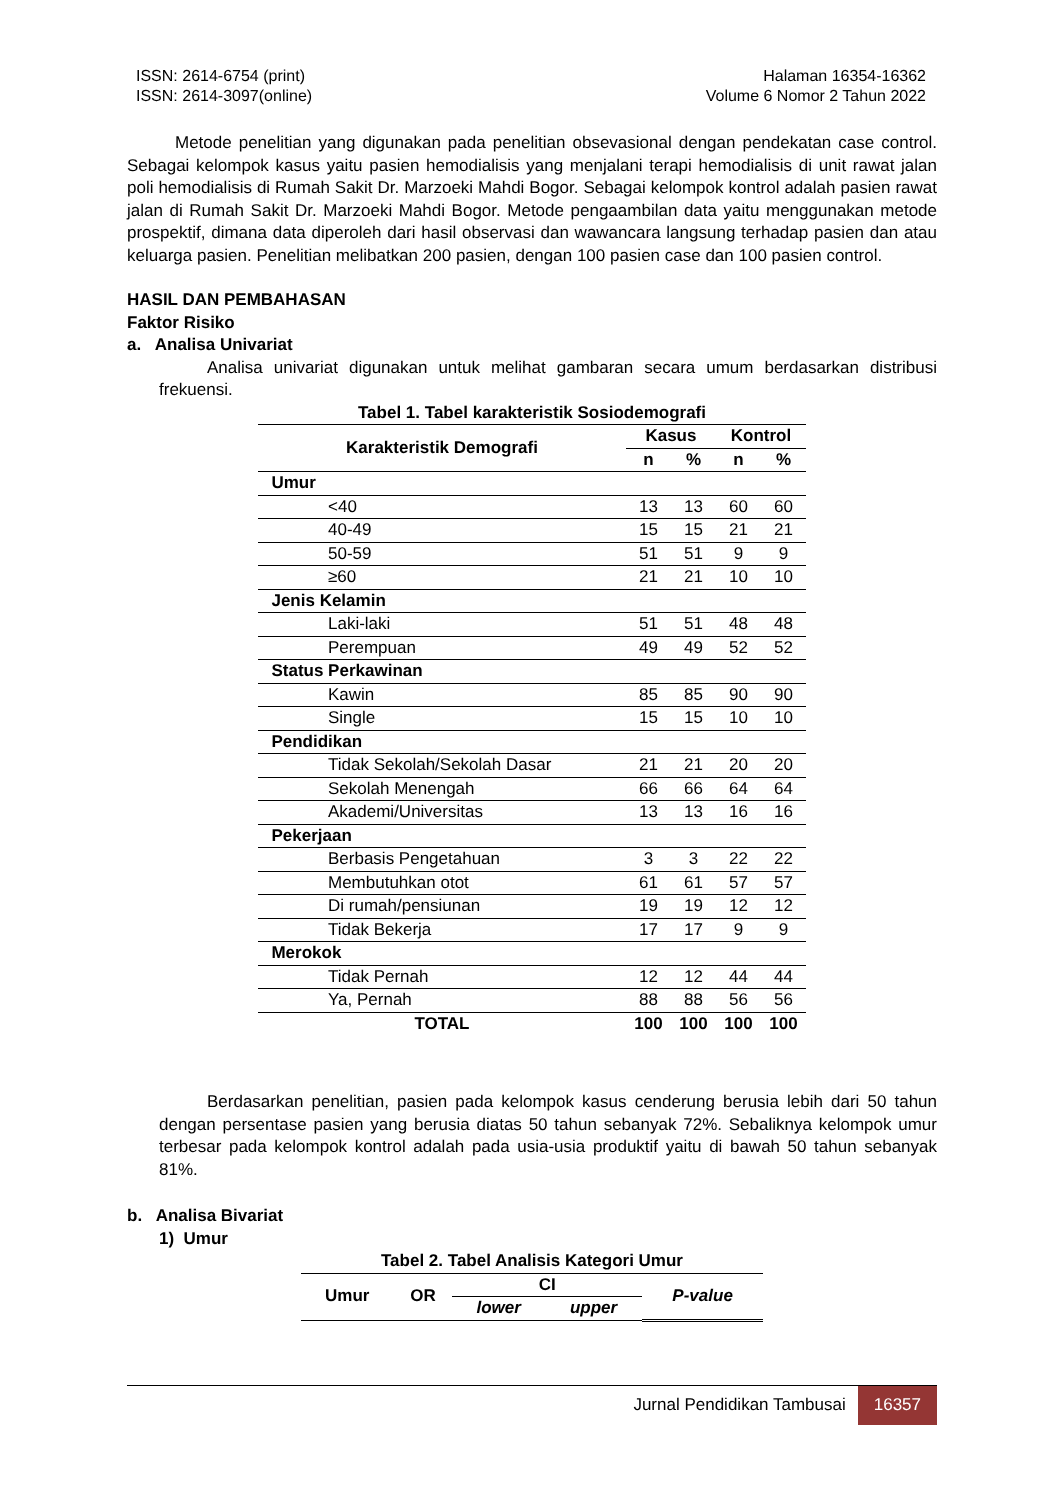ISSN: 2614-6754 (print)
ISSN: 2614-3097(online)
Halaman 16354-16362
Volume 6 Nomor 2 Tahun 2022
Metode penelitian yang digunakan pada penelitian obsevasional dengan pendekatan case control. Sebagai kelompok kasus yaitu pasien hemodialisis yang menjalani terapi hemodialisis di unit rawat jalan poli hemodialisis di Rumah Sakit Dr. Marzoeki Mahdi Bogor. Sebagai kelompok kontrol adalah pasien rawat jalan di Rumah Sakit Dr. Marzoeki Mahdi Bogor. Metode pengaambilan data yaitu menggunakan metode prospektif, dimana data diperoleh dari hasil observasi dan wawancara langsung terhadap pasien dan atau keluarga pasien. Penelitian melibatkan 200 pasien, dengan 100 pasien case dan 100 pasien control.
HASIL DAN PEMBAHASAN
Faktor Risiko
a. Analisa Univariat
Analisa univariat digunakan untuk melihat gambaran secara umum berdasarkan distribusi frekuensi.
Tabel 1. Tabel karakteristik Sosiodemografi
| Karakteristik Demografi | Kasus | | Kontrol | |
| --- | --- | --- | --- | --- |
| | n | % | n | % |
| Umur | | | | |
| <40 | 13 | 13 | 60 | 60 |
| 40-49 | 15 | 15 | 21 | 21 |
| 50-59 | 51 | 51 | 9 | 9 |
| ≥60 | 21 | 21 | 10 | 10 |
| Jenis Kelamin | | | | |
| Laki-laki | 51 | 51 | 48 | 48 |
| Perempuan | 49 | 49 | 52 | 52 |
| Status Perkawinan | | | | |
| Kawin | 85 | 85 | 90 | 90 |
| Single | 15 | 15 | 10 | 10 |
| Pendidikan | | | | |
| Tidak Sekolah/Sekolah Dasar | 21 | 21 | 20 | 20 |
| Sekolah Menengah | 66 | 66 | 64 | 64 |
| Akademi/Universitas | 13 | 13 | 16 | 16 |
| Pekerjaan | | | | |
| Berbasis Pengetahuan | 3 | 3 | 22 | 22 |
| Membutuhkan otot | 61 | 61 | 57 | 57 |
| Di rumah/pensiunan | 19 | 19 | 12 | 12 |
| Tidak Bekerja | 17 | 17 | 9 | 9 |
| Merokok | | | | |
| Tidak Pernah | 12 | 12 | 44 | 44 |
| Ya, Pernah | 88 | 88 | 56 | 56 |
| TOTAL | 100 | 100 | 100 | 100 |
Berdasarkan penelitian, pasien pada kelompok kasus cenderung berusia lebih dari 50 tahun dengan persentase pasien yang berusia diatas 50 tahun sebanyak 72%. Sebaliknya kelompok umur terbesar pada kelompok kontrol adalah pada usia-usia produktif yaitu di bawah 50 tahun sebanyak 81%.
b. Analisa Bivariat
1) Umur
Tabel 2. Tabel Analisis Kategori Umur
| Umur | OR | CI | | P-value |
| --- | --- | --- | --- | --- |
| | | lower | upper | |
Jurnal Pendidikan Tambusai 16357